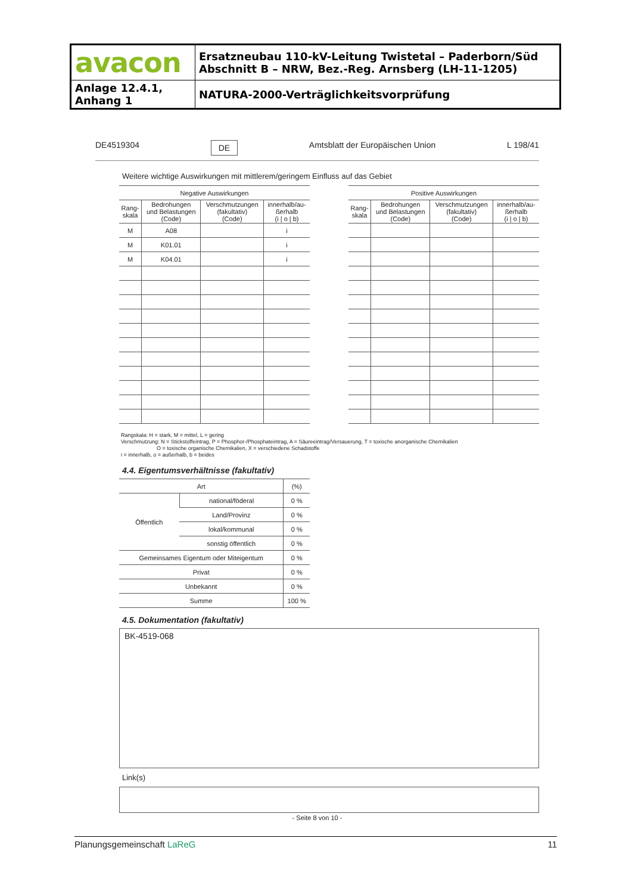| avacon | Ersatzneubau 110-kV-Leitung Twistetal – Paderborn/Süd Abschnitt B – NRW, Bez.-Reg. Arnsberg (LH-11-1205) |
| Anlage 12.4.1, Anhang 1 | NATURA-2000-Verträglichkeitsvorprüfung |
DE4519304 DE Amtsblatt der Europäischen Union L 198/41
Weitere wichtige Auswirkungen mit mittlerem/geringem Einfluss auf das Gebiet
| Negative Auswirkungen | | | |
| --- | --- | --- | --- |
| Rang- skala | Bedrohungen und Belastungen (Code) | Verschmutzungen (fakultativ) (Code) | innerhalb/au- ßerhalb (i / o / b) |
| M | A08 | | i |
| M | K01.01 | | i |
| M | K04.01 | | i |
| Positive Auswirkungen | | | |
| --- | --- | --- | --- |
| Rang- skala | Bedrohungen und Belastungen (Code) | Verschmutzungen (fakultativ) (Code) | innerhalb/au- ßerhalb (i / o / b) |
Rangskala: H = stark, M = mittel, L = gering
Verschmutzung: N = Stickstoffeintrag, P = Phosphor-/Phosphateintrag, A = Säureeintrag/Versauerung, T = toxische anorganische Chemikalien
O = toxische organische Chemikalien, X = verschiedene Schadstoffe
i = innerhalb, o = außerhalb, b = beides
4.4. Eigentumsverhältnisse (fakultativ)
| Art | | (%) |
| --- | --- | --- |
| Öffentlich | national/föderal | 0 % |
| | Land/Provinz | 0 % |
| | lokal/kommunal | 0 % |
| | sonstig öffentlich | 0 % |
| Gemeinsames Eigentum oder Miteigentum | | 0 % |
| Privat | | 0 % |
| Unbekannt | | 0 % |
| Summe | | 100 % |
4.5. Dokumentation (fakultativ)
BK-4519-068
Link(s)
- Seite 8 von 10 -
Planungsgemeinschaft LaReG 11